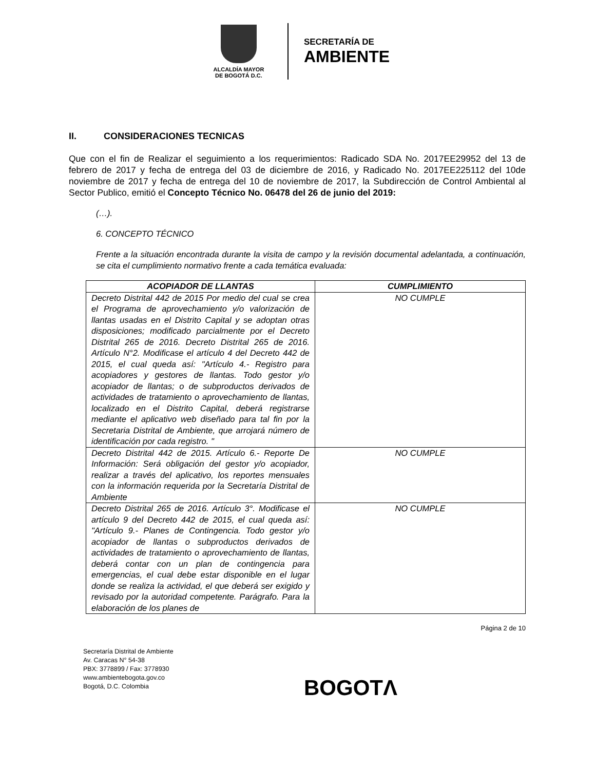ALCALDÍA MAYOR
DE BOGOTÁ D.C.
SECRETARÍA DE
AMBIENTE
II. CONSIDERACIONES TECNICAS
Que con el fin de Realizar el seguimiento a los requerimientos: Radicado SDA No. 2017EE29952 del 13 de febrero de 2017 y fecha de entrega del 03 de diciembre de 2016, y Radicado No. 2017EE225112 del 10de noviembre de 2017 y fecha de entrega del 10 de noviembre de 2017, la Subdirección de Control Ambiental al Sector Publico, emitió el Concepto Técnico No. 06478 del 26 de junio del 2019:
(…).
6. CONCEPTO TÉCNICO
Frente a la situación encontrada durante la visita de campo y la revisión documental adelantada, a continuación, se cita el cumplimiento normativo frente a cada temática evaluada:
| ACOPIADOR DE LLANTAS | CUMPLIMIENTO |
| --- | --- |
| Decreto Distrital 442 de 2015 Por medio del cual se crea el Programa de aprovechamiento y/o valorización de llantas usadas en el Distrito Capital y se adoptan otras disposiciones; modificado parcialmente por el Decreto Distrital 265 de 2016. Decreto Distrital 265 de 2016. Artículo N°2. Modificase el artículo 4 del Decreto 442 de 2015, el cual queda así: "Artículo 4.- Registro para acopiadores y gestores de llantas. Todo gestor y/o acopiador de llantas; o de subproductos derivados de actividades de tratamiento o aprovechamiento de llantas, localizado en el Distrito Capital, deberá registrarse mediante el aplicativo web diseñado para tal fin por la Secretaria Distrital de Ambiente, que arrojará número de identificación por cada registro. " | NO CUMPLE |
| Decreto Distrital 442 de 2015. Artículo 6.- Reporte De Información: Será obligación del gestor y/o acopiador, realizar a través del aplicativo, los reportes mensuales con la información requerida por la Secretaría Distrital de Ambiente | NO CUMPLE |
| Decreto Distrital 265 de 2016. Artículo 3°. Modificase el artículo 9 del Decreto 442 de 2015, el cual queda así: "Artículo 9.- Planes de Contingencia. Todo gestor y/o acopiador de llantas o subproductos derivados de actividades de tratamiento o aprovechamiento de llantas, deberá contar con un plan de contingencia para emergencias, el cual debe estar disponible en el lugar donde se realiza la actividad, el que deberá ser exigido y revisado por la autoridad competente. Parágrafo. Para la elaboración de los planes de | NO CUMPLE |
Página 2 de 10
Secretaría Distrital de Ambiente
Av. Caracas N° 54-38
PBX: 3778899 / Fax: 3778930
www.ambientebogota.gov.co
Bogotá, D.C. Colombia
BOGOTΛ